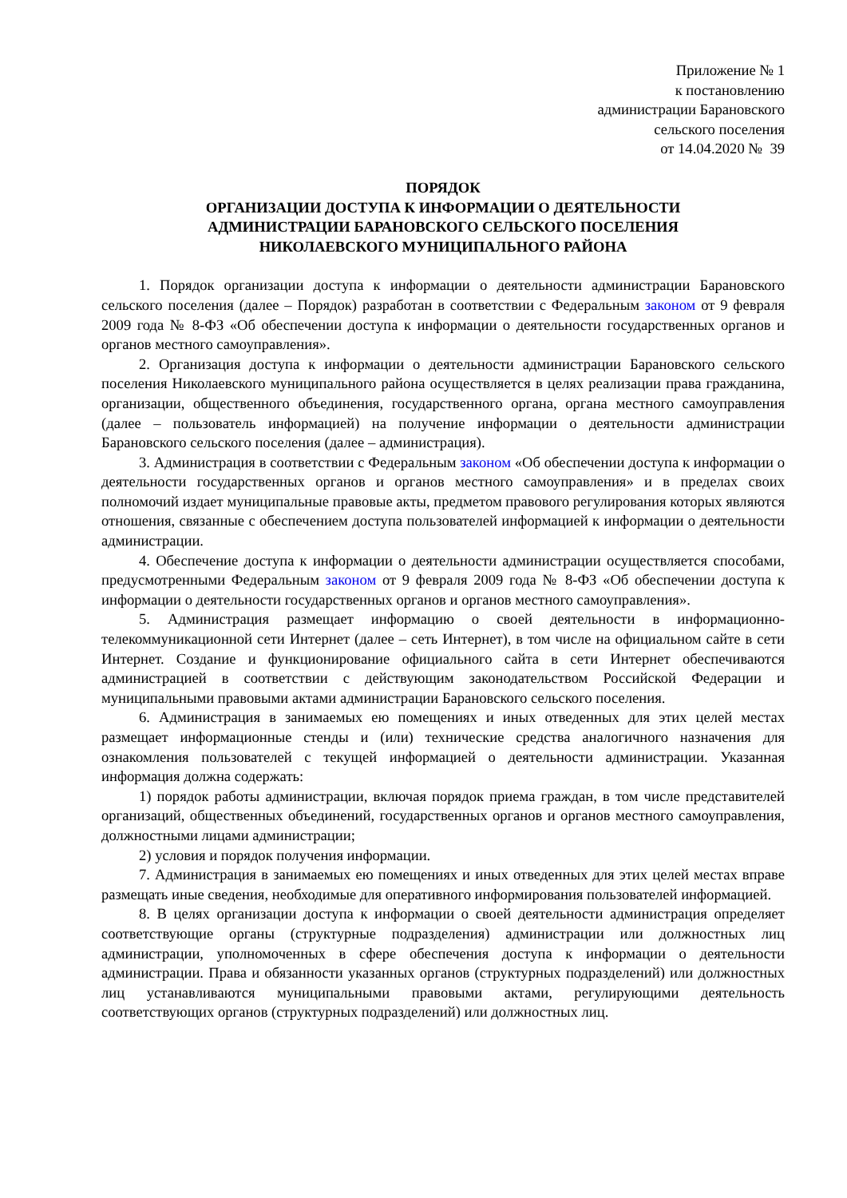Приложение № 1
к постановлению
администрации Барановского
сельского поселения
от 14.04.2020 № 39
ПОРЯДОК
ОРГАНИЗАЦИИ ДОСТУПА К ИНФОРМАЦИИ О ДЕЯТЕЛЬНОСТИ
АДМИНИСТРАЦИИ БАРАНОВСКОГО СЕЛЬСКОГО ПОСЕЛЕНИЯ
НИКОЛАЕВСКОГО МУНИЦИПАЛЬНОГО РАЙОНА
1. Порядок организации доступа к информации о деятельности администрации Барановского сельского поселения (далее – Порядок) разработан в соответствии с Федеральным законом от 9 февраля 2009 года № 8-ФЗ «Об обеспечении доступа к информации о деятельности государственных органов и органов местного самоуправления».
2. Организация доступа к информации о деятельности администрации Барановского сельского поселения Николаевского муниципального района осуществляется в целях реализации права гражданина, организации, общественного объединения, государственного органа, органа местного самоуправления (далее – пользователь информацией) на получение информации о деятельности администрации Барановского сельского поселения (далее – администрация).
3. Администрация в соответствии с Федеральным законом «Об обеспечении доступа к информации о деятельности государственных органов и органов местного самоуправления» и в пределах своих полномочий издает муниципальные правовые акты, предметом правового регулирования которых являются отношения, связанные с обеспечением доступа пользователей информацией к информации о деятельности администрации.
4. Обеспечение доступа к информации о деятельности администрации осуществляется способами, предусмотренными Федеральным законом от 9 февраля 2009 года № 8-ФЗ «Об обеспечении доступа к информации о деятельности государственных органов и органов местного самоуправления».
5. Администрация размещает информацию о своей деятельности в информационно-телекоммуникационной сети Интернет (далее – сеть Интернет), в том числе на официальном сайте в сети Интернет. Создание и функционирование официального сайта в сети Интернет обеспечиваются администрацией в соответствии с действующим законодательством Российской Федерации и муниципальными правовыми актами администрации Барановского сельского поселения.
6. Администрация в занимаемых ею помещениях и иных отведенных для этих целей местах размещает информационные стенды и (или) технические средства аналогичного назначения для ознакомления пользователей с текущей информацией о деятельности администрации. Указанная информация должна содержать:
1) порядок работы администрации, включая порядок приема граждан, в том числе представителей организаций, общественных объединений, государственных органов и органов местного самоуправления, должностными лицами администрации;
2) условия и порядок получения информации.
7. Администрация в занимаемых ею помещениях и иных отведенных для этих целей местах вправе размещать иные сведения, необходимые для оперативного информирования пользователей информацией.
8. В целях организации доступа к информации о своей деятельности администрация определяет соответствующие органы (структурные подразделения) администрации или должностных лиц администрации, уполномоченных в сфере обеспечения доступа к информации о деятельности администрации. Права и обязанности указанных органов (структурных подразделений) или должностных лиц устанавливаются муниципальными правовыми актами, регулирующими деятельность соответствующих органов (структурных подразделений) или должностных лиц.